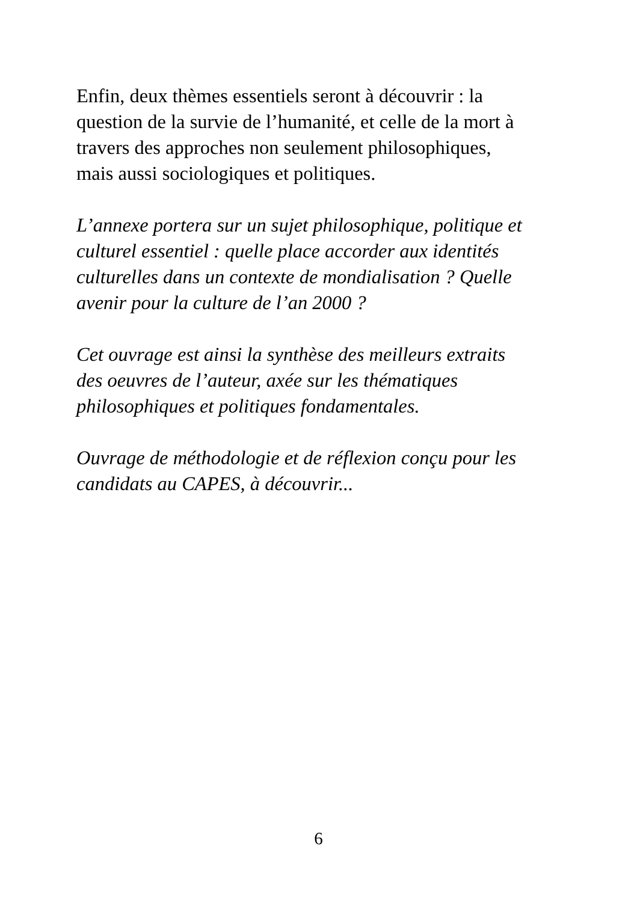Enfin, deux thèmes essentiels seront à découvrir : la
question de la survie de l’humanité, et celle de la mort à
travers des approches non seulement philosophiques,
mais aussi sociologiques et politiques.
L’annexe portera sur un sujet philosophique, politique et
culturel essentiel : quelle place accorder aux identités
culturelles dans un contexte de mondialisation ? Quelle
avenir pour la culture de l’an 2000 ?
Cet ouvrage est ainsi la synthèse des meilleurs extraits
des oeuvres de l’auteur, axée sur les thématiques
philosophiques et politiques fondamentales.
Ouvrage de méthodologie et de réflexion conçu pour les
candidats au CAPES, à découvrir...
6